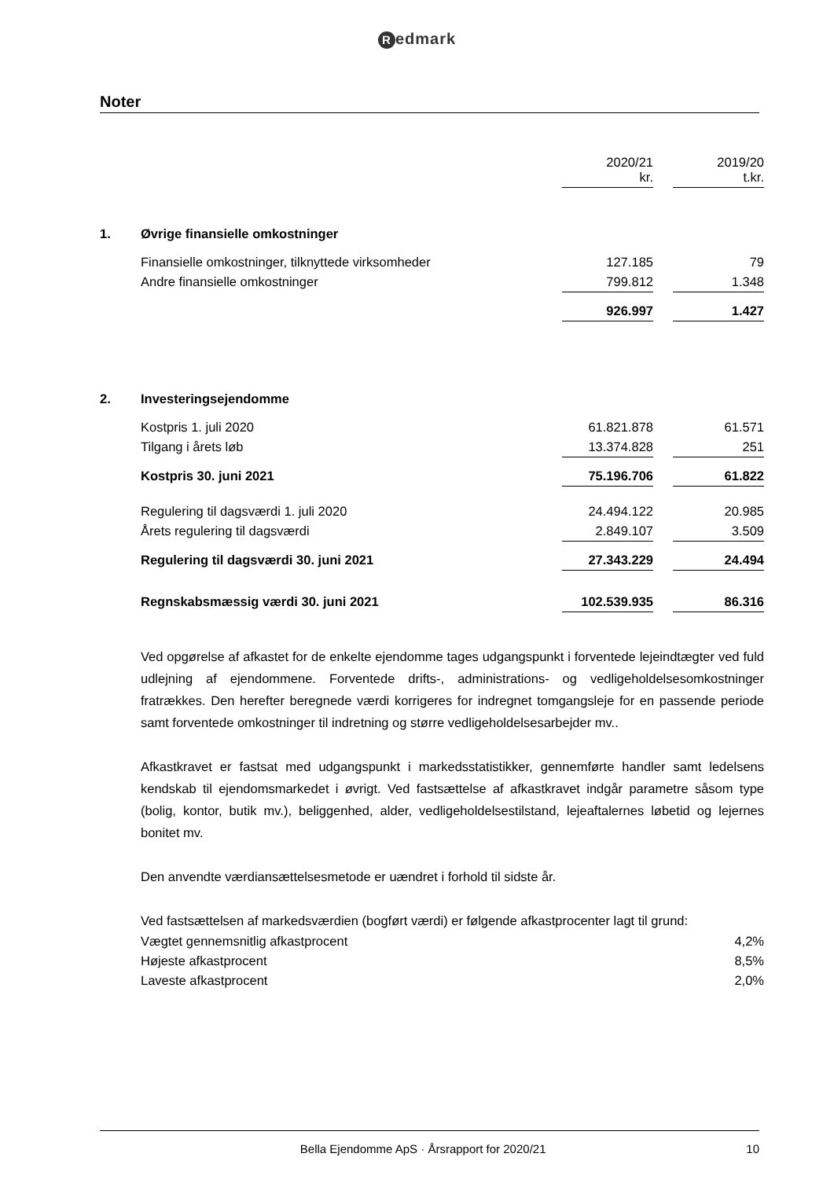Redmark
Noter
| | | 2020/21 kr. | | 2019/20 t.kr. |
| --- | --- | --- | --- | --- |
| 1. | Øvrige finansielle omkostninger | | | |
| | Finansielle omkostninger, tilknyttede virksomheder | 127.185 | | 79 |
| | Andre finansielle omkostninger | 799.812 | | 1.348 |
| | | 926.997 | | 1.427 |
| 2. | Investeringsejendomme | | | |
| | Kostpris 1. juli 2020 | 61.821.878 | | 61.571 |
| | Tilgang i årets løb | 13.374.828 | | 251 |
| | Kostpris 30. juni 2021 | 75.196.706 | | 61.822 |
| | Regulering til dagsværdi 1. juli 2020 | 24.494.122 | | 20.985 |
| | Årets regulering til dagsværdi | 2.849.107 | | 3.509 |
| | Regulering til dagsværdi 30. juni 2021 | 27.343.229 | | 24.494 |
| | Regnskabsmæssig værdi 30. juni 2021 | 102.539.935 | | 86.316 |
Ved opgørelse af afkastet for de enkelte ejendomme tages udgangspunkt i forventede lejeindtægter ved fuld udlejning af ejendommene. Forventede drifts-, administrations- og vedligeholdelsesomkostninger fratrækkes. Den herefter beregnede værdi korrigeres for indregnet tomgangsleje for en passende periode samt forventede omkostninger til indretning og større vedligeholdelsesarbejder mv..
Afkastkravet er fastsat med udgangspunkt i markedsstatistikker, gennemførte handler samt ledelsens kendskab til ejendomsmarkedet i øvrigt. Ved fastsættelse af afkastkravet indgår parametre såsom type (bolig, kontor, butik mv.), beliggenhed, alder, vedligeholdelsestilstand, lejeaftalernes løbetid og lejernes bonitet mv.
Den anvendte værdiansættelsesmetode er uændret i forhold til sidste år.
Ved fastsættelsen af markedsværdien (bogført værdi) er følgende afkastprocenter lagt til grund:
| Vægtet gennemsnitlig afkastprocent | 4,2% |
| Højeste afkastprocent | 8,5% |
| Laveste afkastprocent | 2,0% |
Bella Ejendomme ApS · Årsrapport for 2020/21 10